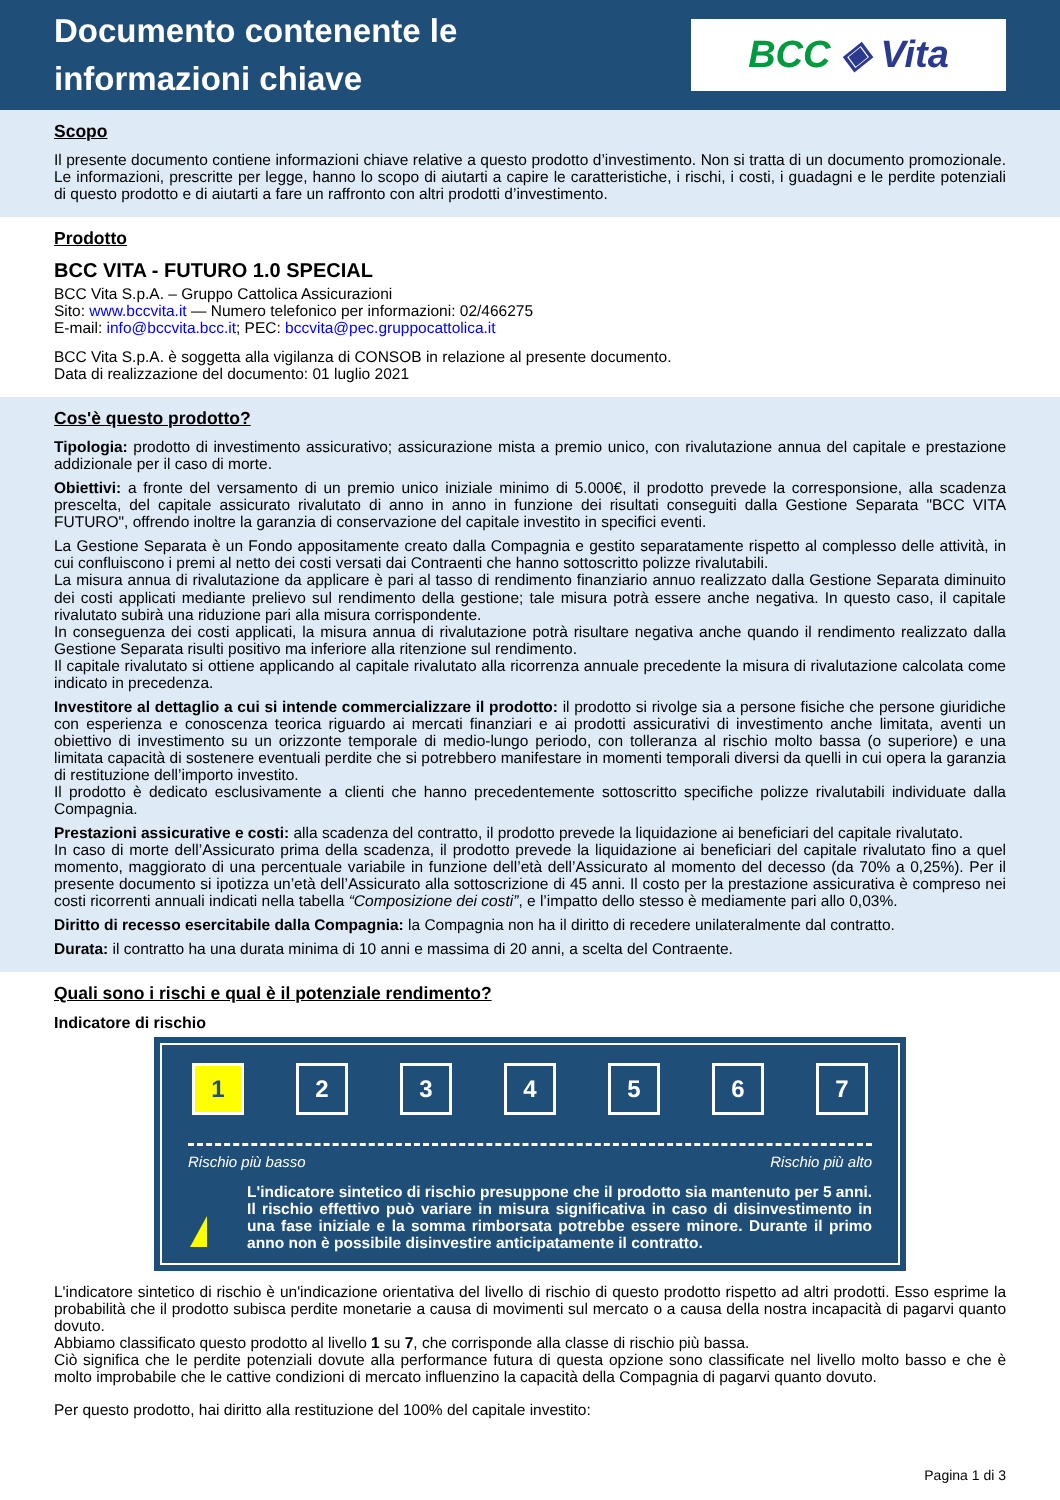Documento contenente le
informazioni chiave
BCC ◈ Vita
Scopo
Il presente documento contiene informazioni chiave relative a questo prodotto d’investimento. Non si tratta di un documento promozionale. Le informazioni, prescritte per legge, hanno lo scopo di aiutarti a capire le caratteristiche, i rischi, i costi, i guadagni e le perdite potenziali di questo prodotto e di aiutarti a fare un raffronto con altri prodotti d’investimento.
Prodotto
BCC VITA - FUTURO 1.0 SPECIAL
BCC Vita S.p.A. – Gruppo Cattolica Assicurazioni
Sito: www.bccvita.it — Numero telefonico per informazioni: 02/466275
E-mail: info@bccvita.bcc.it; PEC: bccvita@pec.gruppocattolica.it
BCC Vita S.p.A. è soggetta alla vigilanza di CONSOB in relazione al presente documento.
Data di realizzazione del documento: 01 luglio 2021
Cos'è questo prodotto?
Tipologia: prodotto di investimento assicurativo; assicurazione mista a premio unico, con rivalutazione annua del capitale e prestazione addizionale per il caso di morte.
Obiettivi: a fronte del versamento di un premio unico iniziale minimo di 5.000€, il prodotto prevede la corresponsione, alla scadenza prescelta, del capitale assicurato rivalutato di anno in anno in funzione dei risultati conseguiti dalla Gestione Separata "BCC VITA FUTURO", offrendo inoltre la garanzia di conservazione del capitale investito in specifici eventi.
La Gestione Separata è un Fondo appositamente creato dalla Compagnia e gestito separatamente rispetto al complesso delle attività, in cui confluiscono i premi al netto dei costi versati dai Contraenti che hanno sottoscritto polizze rivalutabili.
La misura annua di rivalutazione da applicare è pari al tasso di rendimento finanziario annuo realizzato dalla Gestione Separata diminuito dei costi applicati mediante prelievo sul rendimento della gestione; tale misura potrà essere anche negativa. In questo caso, il capitale rivalutato subirà una riduzione pari alla misura corrispondente.
In conseguenza dei costi applicati, la misura annua di rivalutazione potrà risultare negativa anche quando il rendimento realizzato dalla Gestione Separata risulti positivo ma inferiore alla ritenzione sul rendimento.
Il capitale rivalutato si ottiene applicando al capitale rivalutato alla ricorrenza annuale precedente la misura di rivalutazione calcolata come indicato in precedenza.
Investitore al dettaglio a cui si intende commercializzare il prodotto: il prodotto si rivolge sia a persone fisiche che persone giuridiche con esperienza e conoscenza teorica riguardo ai mercati finanziari e ai prodotti assicurativi di investimento anche limitata, aventi un obiettivo di investimento su un orizzonte temporale di medio-lungo periodo, con tolleranza al rischio molto bassa (o superiore) e una limitata capacità di sostenere eventuali perdite che si potrebbero manifestare in momenti temporali diversi da quelli in cui opera la garanzia di restituzione dell’importo investito.
Il prodotto è dedicato esclusivamente a clienti che hanno precedentemente sottoscritto specifiche polizze rivalutabili individuate dalla Compagnia.
Prestazioni assicurative e costi: alla scadenza del contratto, il prodotto prevede la liquidazione ai beneficiari del capitale rivalutato.
In caso di morte dell’Assicurato prima della scadenza, il prodotto prevede la liquidazione ai beneficiari del capitale rivalutato fino a quel momento, maggiorato di una percentuale variabile in funzione dell’età dell’Assicurato al momento del decesso (da 70% a 0,25%). Per il presente documento si ipotizza un’età dell’Assicurato alla sottoscrizione di 45 anni. Il costo per la prestazione assicurativa è compreso nei costi ricorrenti annuali indicati nella tabella “Composizione dei costi”, e l’impatto dello stesso è mediamente pari allo 0,03%.
Diritto di recesso esercitabile dalla Compagnia: la Compagnia non ha il diritto di recedere unilateralmente dal contratto.
Durata: il contratto ha una durata minima di 10 anni e massima di 20 anni, a scelta del Contraente.
Quali sono i rischi e qual è il potenziale rendimento?
Indicatore di rischio
1 2 3 4 5 6 7
Rischio più basso Rischio più alto
L'indicatore sintetico di rischio presuppone che il prodotto sia mantenuto per 5 anni. Il rischio effettivo può variare in misura significativa in caso di disinvestimento in una fase iniziale e la somma rimborsata potrebbe essere minore. Durante il primo anno non è possibile disinvestire anticipatamente il contratto.
L'indicatore sintetico di rischio è un'indicazione orientativa del livello di rischio di questo prodotto rispetto ad altri prodotti. Esso esprime la probabilità che il prodotto subisca perdite monetarie a causa di movimenti sul mercato o a causa della nostra incapacità di pagarvi quanto dovuto.
Abbiamo classificato questo prodotto al livello 1 su 7, che corrisponde alla classe di rischio più bassa.
Ciò significa che le perdite potenziali dovute alla performance futura di questa opzione sono classificate nel livello molto basso e che è molto improbabile che le cattive condizioni di mercato influenzino la capacità della Compagnia di pagarvi quanto dovuto.
Per questo prodotto, hai diritto alla restituzione del 100% del capitale investito:
Pagina 1 di 3